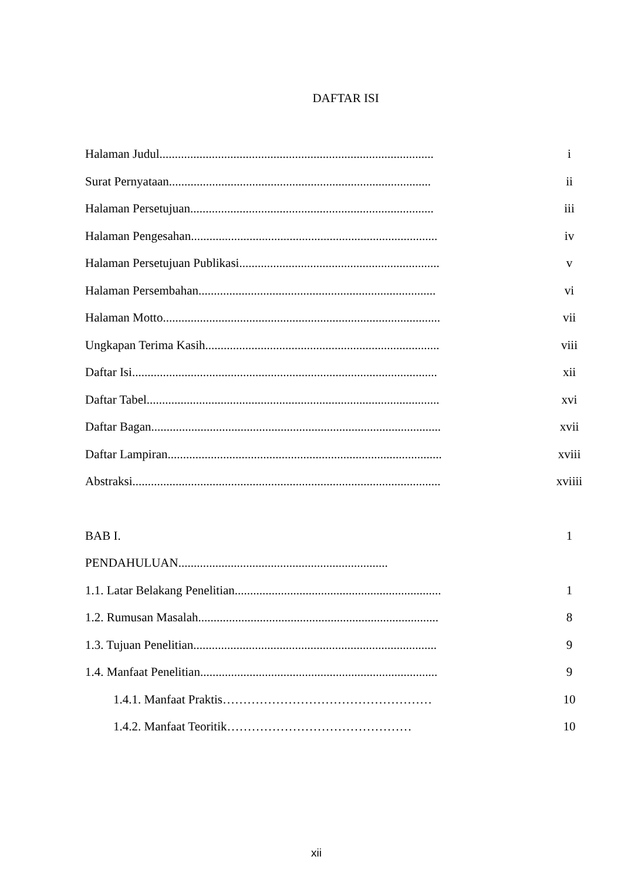DAFTAR ISI
Halaman Judul......................................................................................... i
Surat Pernyataan..................................................................................... ii
Halaman Persetujuan............................................................................... iii
Halaman Pengesahan................................................................................ iv
Halaman Persetujuan Publikasi................................................................. v
Halaman Persembahan............................................................................. vi
Halaman Motto.......................................................................................... vii
Ungkapan Terima Kasih............................................................................ viii
Daftar Isi................................................................................................... xii
Daftar Tabel............................................................................................... xvi
Daftar Bagan.............................................................................................. xvii
Daftar Lampiran......................................................................................... xviii
Abstraksi.................................................................................................... xviiii
BAB I. 1
PENDAHULUAN....................................................................
1.1. Latar Belakang Penelitian................................................................... 1
1.2. Rumusan Masalah.............................................................................. 8
1.3. Tujuan Penelitian............................................................................... 9
1.4. Manfaat Penelitian............................................................................. 9
1.4.1. Manfaat Praktis…………………………………………… 10
1.4.2. Manfaat Teoritik……………………………………… 10
xii